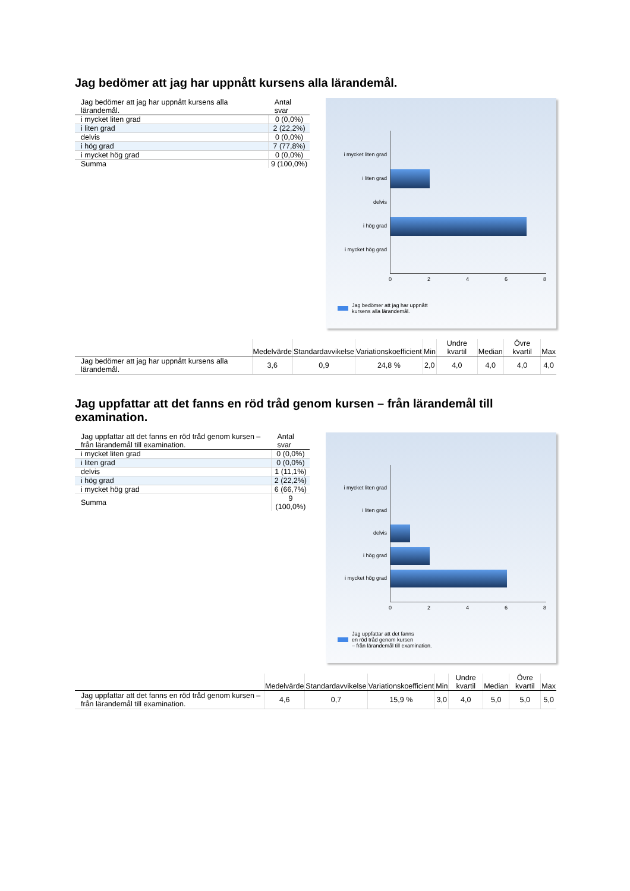Jag bedömer att jag har uppnått kursens alla lärandemål.
| Jag bedömer att jag har uppnått kursens alla lärandemål. | Antal svar |
| --- | --- |
| i mycket liten grad | 0 (0,0%) |
| i liten grad | 2 (22,2%) |
| delvis | 0 (0,0%) |
| i hög grad | 7 (77,8%) |
| i mycket hög grad | 0 (0,0%) |
| Summa | 9 (100,0%) |
i mycket liten grad
i liten grad
delvis
i hög grad
i mycket hög grad
0 2 4 6 8
Jag bedömer att jag har uppnått
kursens alla lärandemål.
| | Medelvärde | Standardavvikelse | Variationskoefficient | Min | Undre kvartil | Median | Övre kvartil | Max |
| --- | --- | --- | --- | --- | --- | --- | --- | --- |
| Jag bedömer att jag har uppnått kursens alla lärandemål. | 3,6 | 0,9 | 24,8 % | 2,0 | 4,0 | 4,0 | 4,0 | 4,0 |
Jag uppfattar att det fanns en röd tråd genom kursen – från lärandemål till examination.
| Jag uppfattar att det fanns en röd tråd genom kursen – från lärandemål till examination. | Antal svar |
| --- | --- |
| i mycket liten grad | 0 (0,0%) |
| i liten grad | 0 (0,0%) |
| delvis | 1 (11,1%) |
| i hög grad | 2 (22,2%) |
| i mycket hög grad | 6 (66,7%) |
| Summa | 9 (100,0%) |
i mycket liten grad
i liten grad
delvis
i hög grad
i mycket hög grad
0 2 4 6 8
Jag uppfattar att det fanns
en röd tråd genom kursen
– från lärandemål till examination.
| | Medelvärde | Standardavvikelse | Variationskoefficient | Min | Undre kvartil | Median | Övre kvartil | Max |
| --- | --- | --- | --- | --- | --- | --- | --- | --- |
| Jag uppfattar att det fanns en röd tråd genom kursen – från lärandemål till examination. | 4,6 | 0,7 | 15,9 % | 3,0 | 4,0 | 5,0 | 5,0 | 5,0 |